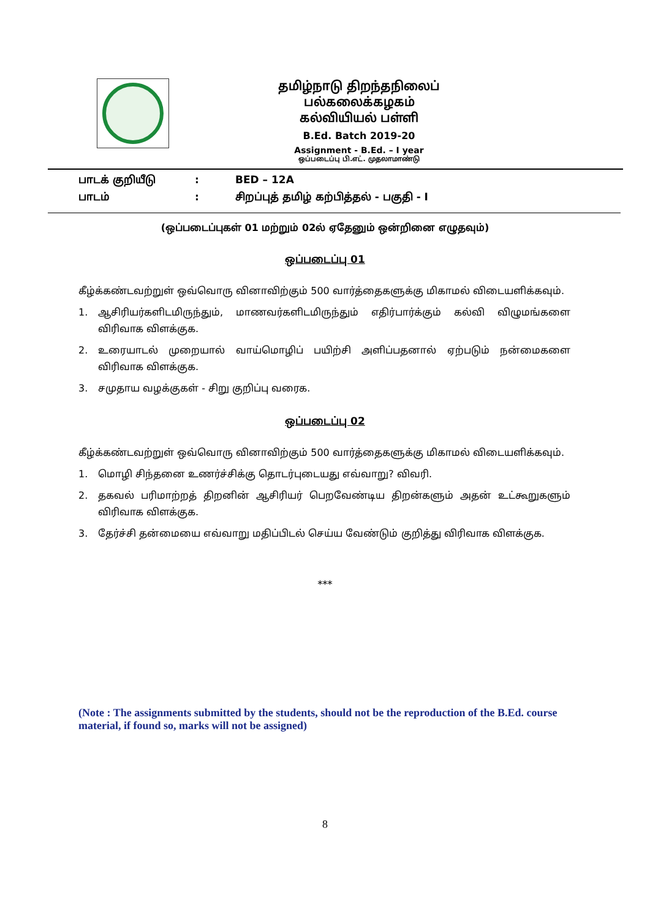தமிழ்நாடு திறந்தநிலைப் பல்கலைக்கழகம்
கல்வியியல் பள்ளி
B.Ed. Batch 2019-20
Assignment - B.Ed. – I year
ஒப்படைப்பு பி.எட். முதலாமாண்டு
பாடக் குறியீடு : BED – 12A
பாடம் : சிறப்புத் தமிழ் கற்பித்தல் - பகுதி - I
(ஒப்படைப்புகள் 01 மற்றும் 02ல் ஏதேனும் ஒன்றினை எழுதவும்)
ஒப்படைப்பு 01
கீழ்க்கண்டவற்றுள் ஒவ்வொரு வினாவிற்கும் 500 வார்த்தைகளுக்கு மிகாமல் விடையளிக்கவும்.
1. ஆசிரியர்களிடமிருந்தும், மாணவர்களிடமிருந்தும் எதிர்பார்க்கும் கல்வி விழுமங்களை விரிவாக விளக்குக.
2. உரையாடல் முறையால் வாய்மொழிப் பயிற்சி அளிப்பதனால் ஏற்படும் நன்மைகளை விரிவாக விளக்குக.
3. சமுதாய வழக்குகள் - சிறு குறிப்பு வரைக.
ஒப்படைப்பு 02
கீழ்க்கண்டவற்றுள் ஒவ்வொரு வினாவிற்கும் 500 வார்த்தைகளுக்கு மிகாமல் விடையளிக்கவும்.
1. மொழி சிந்தனை உணர்ச்சிக்கு தொடர்புடையது எவ்வாறு? விவரி.
2. தகவல் பரிமாற்றத் திறனின் ஆசிரியர் பெறவேண்டிய திறன்களும் அதன் உட்கூறுகளும் விரிவாக விளக்குக.
3. தேர்ச்சி தன்மையை எவ்வாறு மதிப்பிடல் செய்ய வேண்டும் குறித்து விரிவாக விளக்குக.
***
(Note : The assignments submitted by the students, should not be the reproduction of the B.Ed. course material, if found so, marks will not be assigned)
8